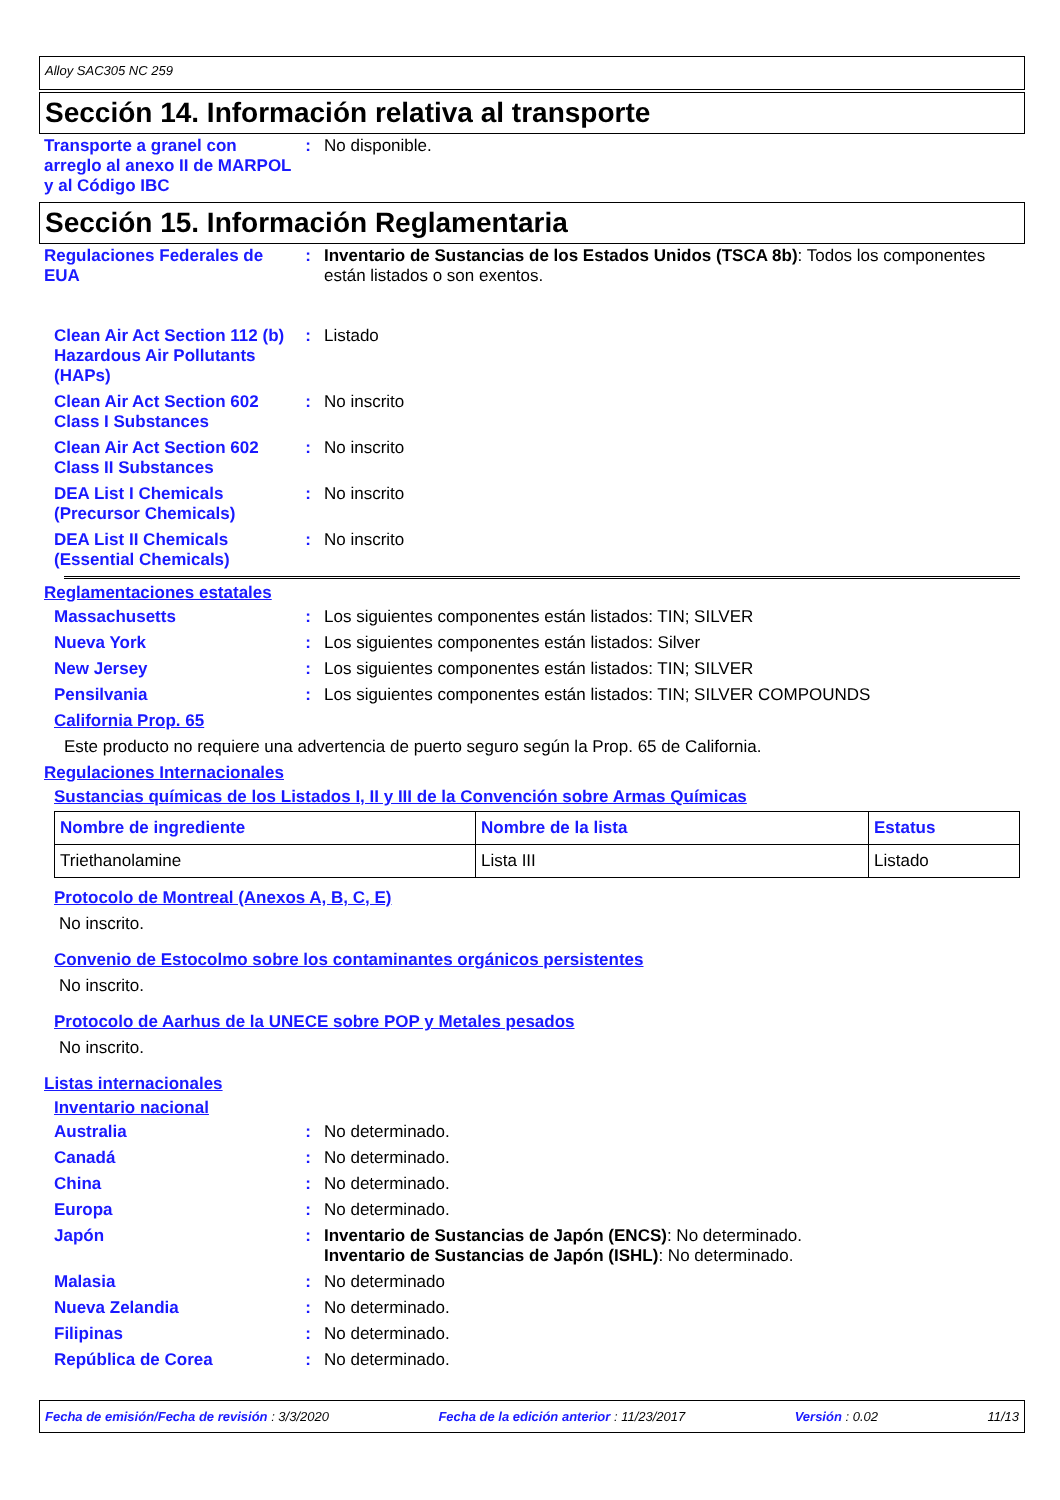Alloy SAC305 NC 259
Sección 14. Información relativa al transporte
Transporte a granel con arreglo al anexo II de MARPOL y al Código IBC
: No disponible.
Sección 15. Información Reglamentaria
Regulaciones Federales de EUA
: Inventario de Sustancias de los Estados Unidos (TSCA 8b): Todos los componentes están listados o son exentos.
Clean Air Act Section 112 (b) Hazardous Air Pollutants (HAPs)
: Listado
Clean Air Act Section 602 Class I Substances
: No inscrito
Clean Air Act Section 602 Class II Substances
: No inscrito
DEA List I Chemicals (Precursor Chemicals)
: No inscrito
DEA List II Chemicals (Essential Chemicals)
: No inscrito
Reglamentaciones estatales
Massachusetts : Los siguientes componentes están listados: TIN; SILVER
Nueva York : Los siguientes componentes están listados: Silver
New Jersey : Los siguientes componentes están listados: TIN; SILVER
Pensilvania : Los siguientes componentes están listados: TIN; SILVER COMPOUNDS
California Prop. 65
Este producto no requiere una advertencia de puerto seguro según la Prop. 65 de California.
Regulaciones Internacionales
Sustancias químicas de los Listados I, II y III de la Convención sobre Armas Químicas
| Nombre de ingrediente | Nombre de la lista | Estatus |
| --- | --- | --- |
| Triethanolamine | Lista III | Listado |
Protocolo de Montreal (Anexos A, B, C, E)
No inscrito.
Convenio de Estocolmo sobre los contaminantes orgánicos persistentes
No inscrito.
Protocolo de Aarhus de la UNECE sobre POP y Metales pesados
No inscrito.
Listas internacionales
Inventario nacional
Australia : No determinado.
Canadá : No determinado.
China : No determinado.
Europa : No determinado.
Japón : Inventario de Sustancias de Japón (ENCS): No determinado.
Inventario de Sustancias de Japón (ISHL): No determinado.
Malasia : No determinado
Nueva Zelandia : No determinado.
Filipinas : No determinado.
República de Corea : No determinado.
Fecha de emisión/Fecha de revisión : 3/3/2020 Fecha de la edición anterior : 11/23/2017 Versión : 0.02 11/13